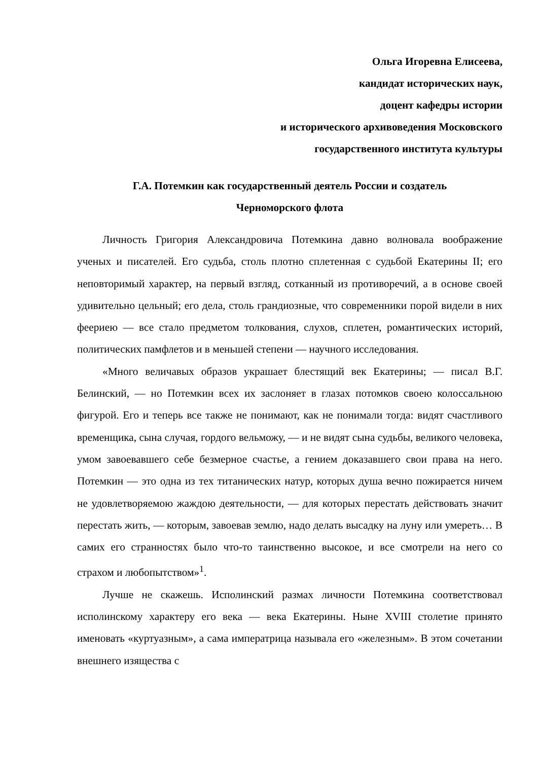Ольга Игоревна Елисеева,
кандидат исторических наук,
доцент кафедры истории
и исторического архивоведения Московского
государственного института культуры
Г.А. Потемкин как государственный деятель России и создатель
Черноморского флота
Личность Григория Александровича Потемкина давно волновала воображение ученых и писателей. Его судьба, столь плотно сплетенная с судьбой Екатерины II; его неповторимый характер, на первый взгляд, сотканный из противоречий, а в основе своей удивительно цельный; его дела, столь грандиозные, что современники порой видели в них феериею — все стало предметом толкования, слухов, сплетен, романтических историй, политических памфлетов и в меньшей степени — научного исследования.
«Много величавых образов украшает блестящий век Екатерины; — писал В.Г. Белинский, — но Потемкин всех их заслоняет в глазах потомков своею колоссальною фигурой. Его и теперь все также не понимают, как не понимали тогда: видят счастливого временщика, сына случая, гордого вельможу, — и не видят сына судьбы, великого человека, умом завоевавшего себе безмерное счастье, а гением доказавшего свои права на него. Потемкин — это одна из тех титанических натур, которых душа вечно пожирается ничем не удовлетворяемою жаждою деятельности, — для которых перестать действовать значит перестать жить, — которым, завоевав землю, надо делать высадку на луну или умереть… В самих его странностях было что-то таинственно высокое, и все смотрели на него со страхом и любопытством»<sup>1</sup>.
Лучше не скажешь. Исполинский размах личности Потемкина соответствовал исполинскому характеру его века — века Екатерины. Ныне XVIII столетие принято именовать «куртуазным», а сама императрица называла его «железным». В этом сочетании внешнего изящества с